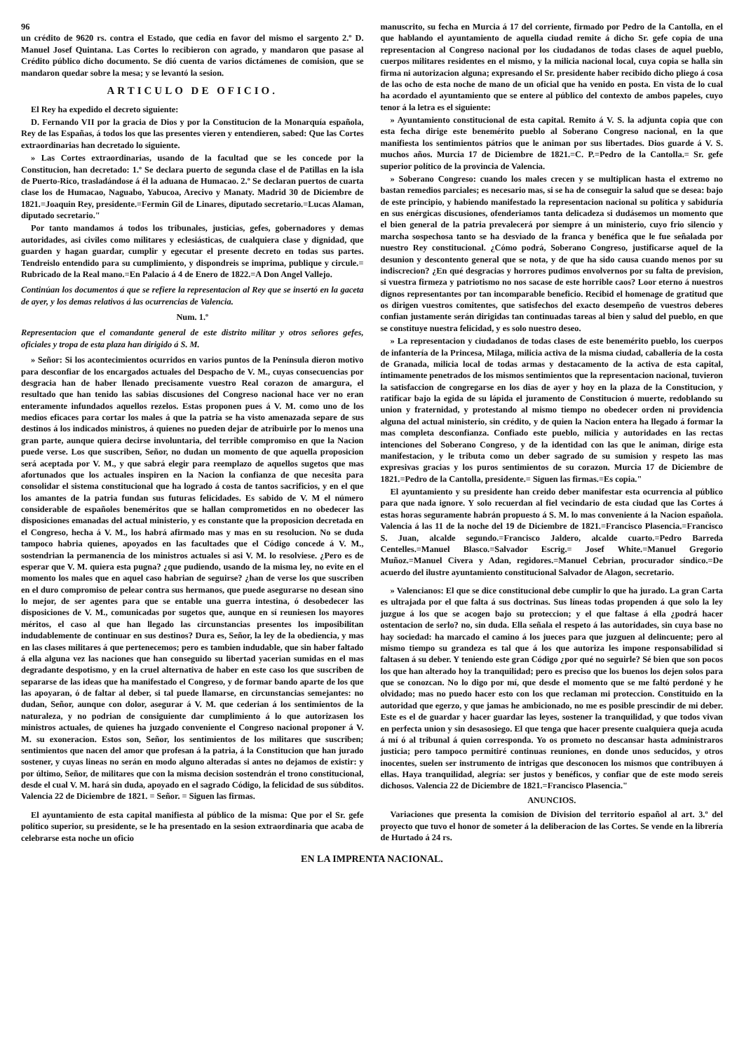96
un crédito de 9620 rs. contra el Estado, que cedia en favor del mismo el sargento 2.º D. Manuel Josef Quintana. Las Cortes lo recibieron con agrado, y mandaron que pasase al Crédito público dicho documento. Se dió cuenta de varios dictámenes de comision, que se mandaron quedar sobre la mesa; y se levantó la sesion.
ARTICULO DE OFICIO.
El Rey ha expedido el decreto siguiente:
D. Fernando VII por la gracia de Dios y por la Constitucion de la Monarquía española, Rey de las Españas, á todos los que las presentes vieren y entendieren, sabed: Que las Cortes extraordinarias han decretado lo siguiente.
» Las Cortes extraordinarias, usando de la facultad que se les concede por la Constitucion, han decretado: 1.º Se declara puerto de segunda clase el de Patillas en la isla de Puerto-Rico, trasladándose á él la aduana de Humacao. 2.º Se declaran puertos de cuarta clase los de Humacao, Naguabo, Yabucoa, Arecivo y Manaty. Madrid 30 de Diciembre de 1821.=Joaquin Rey, presidente.=Fermin Gil de Linares, diputado secretario.=Lucas Alaman, diputado secretario."
Por tanto mandamos á todos los tribunales, justicias, gefes, gobernadores y demas autoridades, asi civiles como militares y eclesiásticas, de cualquiera clase y dignidad, que guarden y hagan guardar, cumplir y egecutar el presente decreto en todas sus partes. Tendreislo entendido para su cumplimiento, y dispondreis se imprima, publique y circule.= Rubricado de la Real mano.=En Palacio á 4 de Enero de 1822.=A Don Angel Vallejo.
Continúan los documentos á que se refiere la representacion al Rey que se insertó en la gaceta de ayer, y los demas relativos á las ocurrencias de Valencia.
Num. 1.º
Representacion que el comandante general de este distrito militar y otros señores gefes, oficiales y tropa de esta plaza han dirigido á S. M.
» Señor: Si los acontecimientos ocurridos en varios puntos de la Península dieron motivo para desconfiar de los encargados actuales del Despacho de V. M., cuyas consecuencias por desgracia han de haber llenado precisamente vuestro Real corazon de amargura, el resultado que han tenido las sabias discusiones del Congreso nacional hace ver no eran enteramente infundados aquellos rezelos. Estas proponen pues á V. M. como uno de los medios eficaces para cortar los males á que la patria se ha visto amenazada separe de sus destinos á los indicados ministros, á quienes no pueden dejar de atribuirle por lo menos una gran parte, aunque quiera decirse involuntaria, del terrible compromiso en que la Nacion puede verse. Los que suscriben, Señor, no dudan un momento de que aquella proposicion será aceptada por V. M., y que sabrá elegir para reemplazo de aquellos sugetos que mas afortunados que los actuales inspiren en la Nacion la confianza de que necesita para consolidar el sistema constitucional que ha logrado á costa de tantos sacrificios, y en el que los amantes de la patria fundan sus futuras felicidades. Es sabido de V. M el número considerable de españoles beneméritos que se hallan comprometidos en no obedecer las disposiciones emanadas del actual ministerio, y es constante que la proposicion decretada en el Congreso, hecha á V. M., los habrá afirmado mas y mas en su resolucion. No se duda tampoco habria quienes, apoyados en las facultades que el Código concede á V. M., sostendrian la permanencia de los ministros actuales si asi V. M. lo resolviese. ¿Pero es de esperar que V. M. quiera esta pugna? ¿que pudiendo, usando de la misma ley, no evite en el momento los males que en aquel caso habrian de seguirse? ¿han de verse los que suscriben en el duro compromiso de pelear contra sus hermanos, que puede asegurarse no desean sino lo mejor, de ser agentes para que se entable una guerra intestina, ó desobedecer las disposiciones de V. M., comunicadas por sugetos que, aunque en sí reuniesen los mayores méritos, el caso al que han llegado las circunstancias presentes los imposibilitan indudablemente de continuar en sus destinos? Dura es, Señor, la ley de la obediencia, y mas en las clases militares á que pertenecemos; pero es tambien indudable, que sin haber faltado á ella alguna vez las naciones que han conseguido su libertad yacerian sumidas en el mas degradante despotismo, y en la cruel alternativa de haber en este caso los que suscriben de separarse de las ideas que ha manifestado el Congreso, y de formar bando aparte de los que las apoyaran, ó de faltar al deber, si tal puede llamarse, en circunstancias semejantes: no dudan, Señor, aunque con dolor, asegurar á V. M. que cederian á los sentimientos de la naturaleza, y no podrian de consiguiente dar cumplimiento á lo que autorizasen los ministros actuales, de quienes ha juzgado conveniente el Congreso nacional proponer á V. M. su exoneracion. Estos son, Señor, los sentimientos de los militares que suscriben; sentimientos que nacen del amor que profesan á la patria, á la Constitucion que han jurado sostener, y cuyas lineas no serán en modo alguno alteradas si antes no dejamos de existir: y por último, Señor, de militares que con la misma decision sostendrán el trono constitucional, desde el cual V. M. hará sin duda, apoyado en el sagrado Código, la felicidad de sus súbditos. Valencia 22 de Diciembre de 1821. = Señor. = Siguen las firmas.
El ayuntamiento de esta capital manifiesta al público de la misma: Que por el Sr. gefe político superior, su presidente, se le ha presentado en la sesion extraordinaria que acaba de celebrarse esta noche un oficio
manuscrito, su fecha en Murcia á 17 del corriente, firmado por Pedro de la Cantolla, en el que hablando el ayuntamiento de aquella ciudad remite á dicho Sr. gefe copia de una representacion al Congreso nacional por los ciudadanos de todas clases de aquel pueblo, cuerpos militares residentes en el mismo, y la milicia nacional local, cuya copia se halla sin firma ni autorizacion alguna; expresando el Sr. presidente haber recibido dicho pliego á cosa de las ocho de esta noche de mano de un oficial que ha venido en posta. En vista de lo cual ha acordado el ayuntamiento que se entere al público del contexto de ambos papeles, cuyo tenor á la letra es el siguiente:
» Ayuntamiento constitucional de esta capital. Remito á V. S. la adjunta copia que con esta fecha dirige este benemérito pueblo al Soberano Congreso nacional, en la que manifiesta los sentimientos pátrios que le animan por sus libertades. Dios guarde á V. S. muchos años. Murcia 17 de Diciembre de 1821.=C. P.=Pedro de la Cantolla.= Sr. gefe superior político de la provincia de Valencia.
» Soberano Congreso: cuando los males crecen y se multiplican hasta el extremo no bastan remedios parciales; es necesario mas, si se ha de conseguir la salud que se desea: bajo de este principio, y habiendo manifestado la representacion nacional su política y sabiduría en sus enérgicas discusiones, ofenderiamos tanta delicadeza si dudásemos un momento que el bien general de la patria prevalecerá por siempre á un ministerio, cuyo frio silencio y marcha sospechosa tanto se ha desviado de la franca y benéfica que le fue señalada por nuestro Rey constitucional. ¿Cómo podrá, Soberano Congreso, justificarse aquel de la desunion y descontento general que se nota, y de que ha sido causa cuando menos por su indiscrecion? ¿En qué desgracias y horrores pudimos envolvernos por su falta de prevision, si vuestra firmeza y patriotismo no nos sacase de este horrible caos? Loor eterno á nuestros dignos representantes por tan incomparable beneficio. Recibid el homenage de gratitud que os dirigen vuestros comitentes, que satisfechos del exacto desempeño de vuestros deberes confian justamente serán dirigidas tan continuadas tareas al bien y salud del pueblo, en que se constituye nuestra felicidad, y es solo nuestro deseo.
» La representacion y ciudadanos de todas clases de este benemérito pueblo, los cuerpos de infantería de la Princesa, Milaga, milicia activa de la misma ciudad, caballería de la costa de Granada, milicia local de todas armas y destacamento de la activa de esta capital, íntimamente penetrados de los mismos sentimientos que la representacion nacional, tuvieron la satisfaccion de congregarse en los dias de ayer y hoy en la plaza de la Constitucion, y ratificar bajo la egida de su lápida el juramento de Constitucion ó muerte, redoblando su union y fraternidad, y protestando al mismo tiempo no obedecer orden ni providencia alguna del actual ministerio, sin crédito, y de quien la Nacion entera ha llegado á formar la mas completa desconfianza. Confiado este pueblo, milicia y autoridades en las rectas intenciones del Soberano Congreso, y de la identidad con las que le animan, dirige esta manifestacion, y le tributa como un deber sagrado de su sumision y respeto las mas expresivas gracias y los puros sentimientos de su corazon. Murcia 17 de Diciembre de 1821.=Pedro de la Cantolla, presidente.= Siguen las firmas.=Es copia."
El ayuntamiento y su presidente han creido deber manifestar esta ocurrencia al público para que nada ignore. Y solo recuerdan al fiel vecindario de esta ciudad que las Cortes á estas horas seguramente habrán propuesto á S. M. lo mas conveniente á la Nacion española. Valencia á las 11 de la noche del 19 de Diciembre de 1821.=Francisco Plasencia.=Francisco S. Juan, alcalde segundo.=Francisco Jaldero, alcalde cuarto.=Pedro Barreda Centelles.=Manuel Blasco.=Salvador Escrig.= Josef White.=Manuel Gregorio Muñoz.=Manuel Civera y Adan, regidores.=Manuel Cebrian, procurador síndico.=De acuerdo del ilustre ayuntamiento constitucional Salvador de Alagon, secretario.
» Valencianos: El que se dice constitucional debe cumplir lo que ha jurado. La gran Carta es ultrajada por el que falta á sus doctrinas. Sus líneas todas propenden á que solo la ley juzgue á los que se acogen bajo su proteccion; y el que faltase á ella ¿podrá hacer ostentacion de serlo? no, sin duda. Ella señala el respeto á las autoridades, sin cuya base no hay sociedad: ha marcado el camino á los jueces para que juzguen al delincuente; pero al mismo tiempo su grandeza es tal que á los que autoriza les impone responsabilidad si faltasen á su deber. Y teniendo este gran Código ¿por qué no seguirle? Sé bien que son pocos los que han alterado hoy la tranquilidad; pero es preciso que los buenos los dejen solos para que se conozcan. No lo digo por mí, que desde el momento que se me faltó perdoné y he olvidado; mas no puedo hacer esto con los que reclaman mi proteccion. Constituido en la autoridad que egerzo, y que jamas he ambicionado, no me es posible prescindir de mi deber. Este es el de guardar y hacer guardar las leyes, sostener la tranquilidad, y que todos vivan en perfecta union y sin desasosiego. El que tenga que hacer presente cualquiera queja acuda á mí ó al tribunal á quien corresponda. Yo os prometo no descansar hasta administraros justicia; pero tampoco permitiré continuas reuniones, en donde unos seducidos, y otros inocentes, suelen ser instrumento de intrigas que desconocen los mismos que contribuyen á ellas. Haya tranquilidad, alegría: ser justos y benéficos, y confiar que de este modo sereis dichosos. Valencia 22 de Diciembre de 1821.=Francisco Plasencia."
ANUNCIOS.
Variaciones que presenta la comision de Division del territorio español al art. 3.º del proyecto que tuvo el honor de someter á la deliberacion de las Cortes. Se vende en la librería de Hurtado á 24 rs.
EN LA IMPRENTA NACIONAL.